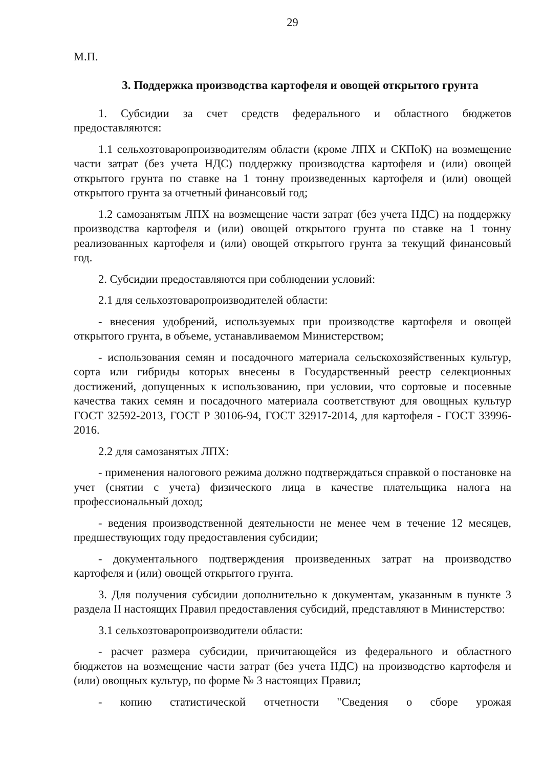29
М.П.
3. Поддержка производства картофеля и овощей открытого грунта
1. Субсидии за счет средств федерального и областного бюджетов предоставляются:
1.1 сельхозтоваропроизводителям области (кроме ЛПХ и СКПоК) на возмещение части затрат (без учета НДС) поддержку производства картофеля и (или) овощей открытого грунта по ставке на 1 тонну произведенных картофеля и (или) овощей открытого грунта за отчетный финансовый год;
1.2 самозанятым ЛПХ на возмещение части затрат (без учета НДС) на поддержку производства картофеля и (или) овощей открытого грунта по ставке на 1 тонну реализованных картофеля и (или) овощей открытого грунта за текущий финансовый год.
2. Субсидии предоставляются при соблюдении условий:
2.1 для сельхозтоваропроизводителей области:
- внесения удобрений, используемых при производстве картофеля и овощей открытого грунта, в объеме, устанавливаемом Министерством;
- использования семян и посадочного материала сельскохозяйственных культур, сорта или гибриды которых внесены в Государственный реестр селекционных достижений, допущенных к использованию, при условии, что сортовые и посевные качества таких семян и посадочного материала соответствуют для овощных культур ГОСТ 32592-2013, ГОСТ Р 30106-94, ГОСТ 32917-2014, для картофеля - ГОСТ 33996-2016.
2.2 для самозанятых ЛПХ:
- применения налогового режима должно подтверждаться справкой о постановке на учет (снятии с учета) физического лица в качестве плательщика налога на профессиональный доход;
- ведения производственной деятельности не менее чем в течение 12 месяцев, предшествующих году предоставления субсидии;
- документального подтверждения произведенных затрат на производство картофеля и (или) овощей открытого грунта.
3. Для получения субсидии дополнительно к документам, указанным в пункте 3 раздела II настоящих Правил предоставления субсидий, представляют в Министерство:
3.1 сельхозтоваропроизводители области:
- расчет размера субсидии, причитающейся из федерального и областного бюджетов на возмещение части затрат (без учета НДС) на производство картофеля и (или) овощных культур, по форме № 3 настоящих Правил;
- копию статистической отчетности "Сведения о сборе урожая